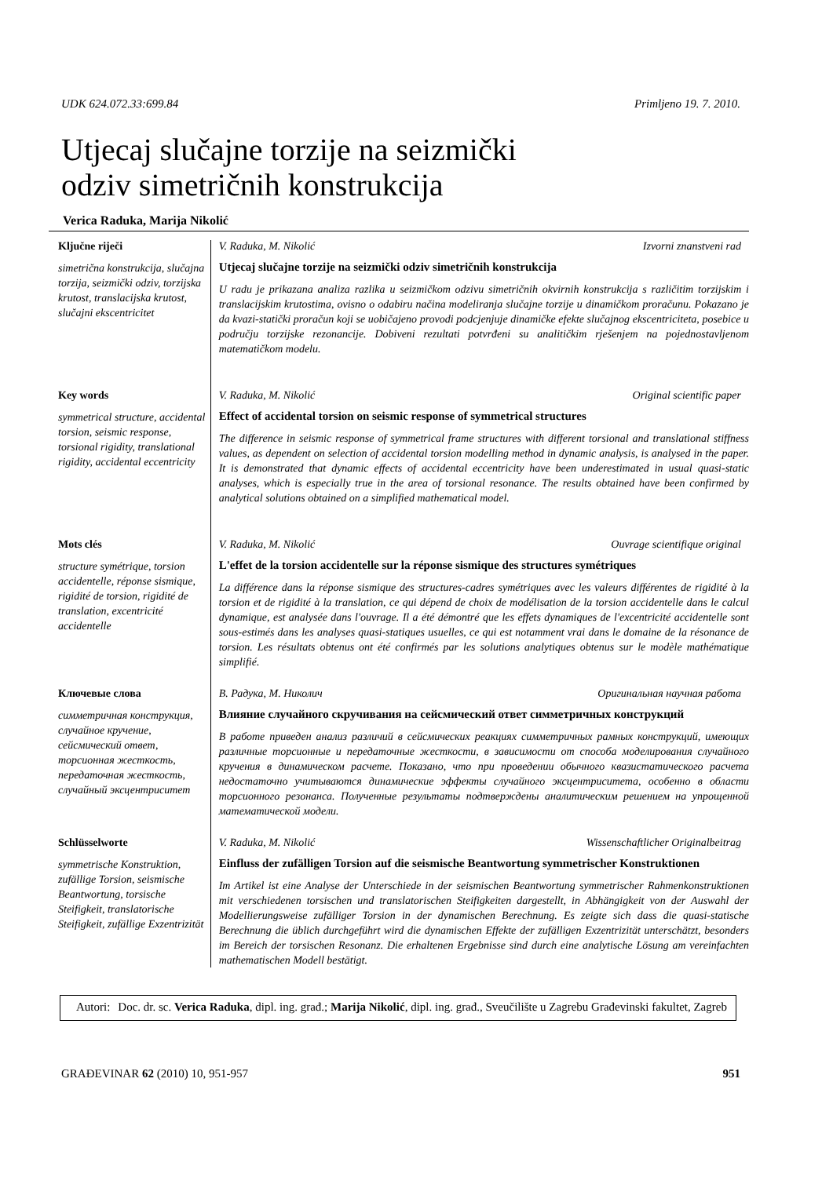UDK 624.072.33:699.84 Primljeno 19. 7. 2010.
Utjecaj slučajne torzije na seizmički
odziv simetričnih konstrukcija
Verica Raduka, Marija Nikolić
Ključne riječi
simetrična konstrukcija, slučajna torzija, seizmički odziv, torzijska krutost, translacijska krutost, slučajni ekscentricitet
Key words
symmetrical structure, accidental torsion, seismic response, torsional rigidity, translational rigidity, accidental eccentricity
Mots clés
structure symétrique, torsion accidentelle, réponse sismique, rigidité de torsion, rigidité de translation, excentricité accidentelle
Ключевые слова
симметричная конструкция, случайное кручение, сейсмический ответ, торсионная жесткость, передаточная жесткость, случайный эксцентриситет
Schlüsselworte
symmetrische Konstruktion, zufällige Torsion, seismische Beantwortung, torsische Steifigkeit, translatorische Steifigkeit, zufällige Exzentrizität
V. Raduka, M. Nikolić Izvorni znanstveni rad
Utjecaj slučajne torzije na seizmički odziv simetričnih konstrukcija
U radu je prikazana analiza razlika u seizmičkom odzivu simetričnih okvirnih konstrukcija s različitim torzijskim i translacijskim krutostima, ovisno o odabiru načina modeliranja slučajne torzije u dinamičkom proračunu. Pokazano je da kvazi-statički proračun koji se uobičajeno provodi podcjenjuje dinamičke efekte slučajnog ekscentriciteta, posebice u području torzijske rezonancije. Dobiveni rezultati potvrđeni su analitičkim rješenjem na pojednostavljenom matematičkom modelu.
V. Raduka, M. Nikolić Original scientific paper
Effect of accidental torsion on seismic response of symmetrical structures
The difference in seismic response of symmetrical frame structures with different torsional and translational stiffness values, as dependent on selection of accidental torsion modelling method in dynamic analysis, is analysed in the paper. It is demonstrated that dynamic effects of accidental eccentricity have been underestimated in usual quasi-static analyses, which is especially true in the area of torsional resonance. The results obtained have been confirmed by analytical solutions obtained on a simplified mathematical model.
V. Raduka, M. Nikolić Ouvrage scientifique original
L'effet de la torsion accidentelle sur la réponse sismique des structures symétriques
La différence dans la réponse sismique des structures-cadres symétriques avec les valeurs différentes de rigidité à la torsion et de rigidité à la translation, ce qui dépend de choix de modélisation de la torsion accidentelle dans le calcul dynamique, est analysée dans l'ouvrage. Il a été démontré que les effets dynamiques de l'excentricité accidentelle sont sous-estimés dans les analyses quasi-statiques usuelles, ce qui est notamment vrai dans le domaine de la résonance de torsion. Les résultats obtenus ont été confirmés par les solutions analytiques obtenus sur le modèle mathématique simplifié.
В. Радука, М. Николич Оригинальная научная работа
Влияние случайного скручивания на сейсмический ответ симметричных конструкций
В работе приведен анализ различий в сейсмических реакциях симметричных рамных конструкций, имеющих различные торсионные и передаточные жесткости, в зависимости от способа моделирования случайного кручения в динамическом расчете. Показано, что при проведении обычного квазистатического расчета недостаточно учитываются динамические эффекты случайного эксцентриситета, особенно в области торсионного резонанса. Полученные результаты подтверждены аналитическим решением на упрощенной математической модели.
V. Raduka, M. Nikolić Wissenschaftlicher Originalbeitrag
Einfluss der zufälligen Torsion auf die seismische Beantwortung symmetrischer Konstruktionen
Im Artikel ist eine Analyse der Unterschiede in der seismischen Beantwortung symmetrischer Rahmenkonstruktionen mit verschiedenen torsischen und translatorischen Steifigkeiten dargestellt, in Abhängigkeit von der Auswahl der Modellierungsweise zufälliger Torsion in der dynamischen Berechnung. Es zeigte sich dass die quasi-statische Berechnung die üblich durchgeführt wird die dynamischen Effekte der zufälligen Exzentrizität unterschätzt, besonders im Bereich der torsischen Resonanz. Die erhaltenen Ergebnisse sind durch eine analytische Lösung am vereinfachten mathematischen Modell bestätigt.
Autori: Doc. dr. sc. Verica Raduka, dipl. ing. građ.; Marija Nikolić, dipl. ing. građ., Sveučilište u Zagrebu Građevinski fakultet, Zagreb
GRAĐEVINAR 62 (2010) 10, 951-957 951